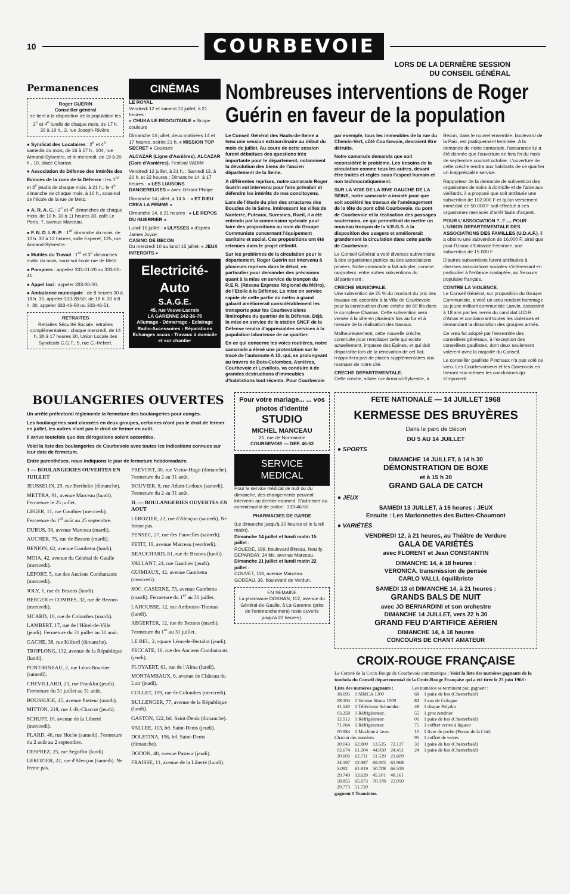10
COURBEVOIE
LORS DE LA DERNIÈRE SESSION
DU CONSEIL GÉNÉRAL
Permanences
Roger GUERIN
Conseiller général
se tient à la disposition de la population les 2<sup>e</sup> et 4<sup>e</sup> lundis de chaque mois, de 17 h. 30 à 19 h., 3, rue Joseph-Rivière.
● Syndicat des Locataires : 2<sup>e</sup> et 4<sup>e</sup> samedis du mois, de 16 à 17 h., 104, rue Armand-Sylvestre, et le mercredi, de 19 à 20 h., 10, place Charras.
● Association de Défense des Intérêts des Evincés de la zone de la Défense : les 1<sup>er</sup> et 3<sup>e</sup> jeudis de chaque mois, à 21 h.; le 4<sup>e</sup> dimanche de chaque mois, à 10 h., sous-sol de l'école de la rue de Metz.
● A. R. A. C. : 2<sup>e</sup> et 4<sup>e</sup> dimanches de chaque mois, de 10 h. 30 à 11 heures 30, café Le Porto, 7, avenue Marceau.
● F. N. D. I. R. P. : 1<sup>er</sup> dimanche du mois, de 10 h. 30 à 12 heures, salle Esperet, 125, rue Armand-Sylvestre.
● Mutilés du Travail : 1<sup>er</sup> et 3<sup>e</sup> dimanches matin du mois, sous-sol école rue de Metz.
● Pompiers : appelez 333-01-20 ou 333-00-41.
● Appel taxi : appeler 333-00-00.
● Ambulance municipale : de 8 heures 30 à 18 h. 30, appeler 333-28-50; de 18 h. 30 à 8 h. 30, appeler 333-46-50 ou 333-46-51.
RETRAITES
Retraites Sécurité Sociale, retraites complémentaires : chaque mercredi, de 14 h. 30 à 17 heures 30, Union Locale des Syndicats C.G.T., 5, rue C.-Hebert.
CINÉMAS
LE ROYAL
Vendredi 12 et samedi 13 juillet, à 21 heures :
« CHUKA LE REDOUTABLE » Scope couleurs
Dimanche 14 juillet, deux matinées 14 et 17 heures, soirée 21 h. « MISSION TOP SECRET » Couleurs
ALCAZAR (Ligne d'Asnières). ALCAZAR (Gare d'Asnières). Festival VADIM
Vendredi 12 juillet, à 21 h. ; Samedi 13, à 20 h. et 22 heures ; Dimanche 14, à 17 heures : « LES LIAISONS DANGEREUSES » avec Gérard Philipe
Dimanche 14 juillet, à 14 h. : « ET DIEU CREA LA FEMME »
Dimanche 14, à 21 heures : « LE REPOS DU GUERRIER »
Lundi 15 juillet : « ULYSSES » d'après James Joyce
CASINO DE BECON
Du mercredi 10 au lundi 15 juillet: « JEUX INTERDITS »
Electricité-Auto
S.A.G.E.
45, rue Veuve-Lacroix
LA GARENNE 242-36-75
Allumage - Démarrage - Eclairage Radio-Accessoires - Réparations Echanges accus - Travaux à domicile et sur chantier
Nombreuses interventions de Roger Guérin en faveur de la population
Le Conseil Général des Hauts-de-Seine a tenu une session extraordinaire au début du mois de juillet. Au cours de cette session furent débattues des questions très importante pour le département, notamment la dévolution des biens de l'ancien département de la Seine.
A différentes reprises, notre camarade Roger Guérin est intervenu pour faire prévaloir et défendre les intérêts de nos concitoyens.
Lors de l'étude du plan des structures des Boucles de la Seine, intéressant les villes de Nanterre, Puteaux, Suresnes, Rueil, il a été entendu par la commission spéciale pour faire des propositions au nom du Groupe Communiste concernant l'équipement sanitaire et social. Ces propositions ont été retenues dans le projet définitif.
Sur les problèmes de la circulation pour le département, Roger Guérin est intervenu à plusieurs reprises dans le débat, en particulier pour demander des précisions quant à la mise en service du tronçon du R.E.R. (Réseau Express Régional du Métro), de l'Etoile à la Défense. La mise en service rapide de cette partie du métro à grand gabarit améliorerait considérablement les transports pour les Courbevoisiens limitrophes du quartier de la Défense. Déjà, la mise en service de la station SNCF de la Défense rendra d'appréciables services à la population laborieuse de ce quartier.
En ce qui concerne les voies routières, notre camarade a élevé une protestation sur le tracé de l'autoroute A 15, qui, se prolongeant au travers de Bois-Colombes, Asnières, Courbevoie et Levallois, va conduire à de grandes destructions d'immeubles d'habitations tout récents. Pour Courbevoie par exemple, tous les immeubles de la rue du Chemin-Vert, côté Courbevoie, devraient être détruits.
Notre camarade demanda que soit reconsidéré le problème. Les besoins de la circulation comme tous les autres, devant être traités et réglés sous l'aspect humain et non technocratiquement.
SUR LA VOIE DE LA RIVE GAUCHE DE LA SEINE, notre camarade a insisté pour que soit accéléré les travaux de l'aménagement de la tête de pont côté Courbevoie, du pont de Courbevoie et la réalisation des passages souterrains, ce qui permettrait de mettre un nouveau tronçon de la V.R.G.S. à la disposition des usagers et améliorerait grandement la circulation dans cette partie de Courbevoie.
Le Conseil Général a voté diverses subventions à des organismes publics ou des associations privées. Notre camarade a fait adopter, comme rapporteur, entre autres subventions du département :
CRECHE MUNICIPALE.
Une subvention de 25 % du montant du prix des travaux est accordée à la Ville de Courbevoie pour la construction d'une crèche de 60 lits dans le complexe Charras. Cette subvention sera versée à la ville en plusieurs fois au fur et à mesure de la réalisation des travaux.
Malheureusement, cette nouvelle crèche, construite pour remplacer celle qui existe actuellement, impasse des Epines, et qui doit disparaître lors de la rénovation de cet îlot, n'apportera pas de places supplémentaires aux mamans de notre cité.
CRECHE DEPARTEMENTALE.
Cette crèche, située rue Armand-Sylvestre, à Bécon, dans le nouvel ensemble, boulevard de la Paix, est pratiquement terminée. A la demande de notre camarade, l'assurance lui a été donnée que l'ouverture se fera fin du mois de septembre courant octobre. L'ouverture de cette crèche rendra aux habitants de ce quartier un inappréciable service.
Rapporteur de la demande de subvention des organismes de soins à domicile et de l'aide aux vieillards, il a proposé que soit attribuée une subvention de 102.000 F et qu'un versement immédiat de 50.000 F soit effectué à ces organismes menacés d'arrêt faute d'argent.
POUR L'ASSOCIATION ?..? .... POUR L'UNION DEPARTEMENTALE DES ASSOCIATIONS DES FAMILLES (U.D.A.F.), il a obtenu une subvention de 16.000 F, ainsi que pour l'Union d'Entraide Féminine, une subvention de 15.000 F.
D'autres subventions furent attribuées à diverses associations sociales s'intéressant en particulier à l'enfance inadaptée, au Secours populaire français.
CONTRE LA VIOLENCE.
Le Conseil Général, sur proposition du Groupe Communiste, a voté un vœu rendant hommage au jeune militant communiste Lanvin, assassiné à 18 ans par les nervis du candidat U.D.R. d'Arras et condamnant toutes les violences et demandant la dissolution des groupes armés.
Ce vœu fut adopté par l'ensemble des conseillers généraux, à l'exception des conseillers gaullistes, dont deux seulement votèrent avec la majorité du Conseil.
Le conseiller gaulliste Pinchaux n'a pas voté ce vœu. Les Courbevoisiens et les Garennois en tireront eux-mêmes les conclusions qui s'imposent.
BOULANGERIES OUVERTES
Un arrêté préfectoral règlemente la fermeture des boulangeries pour congés.
Les boulangeries sont classées en deux groupes, certaines n'ont pas le droit de fermer en juillet, les autres n'ont pas le droit de fermer en août.
Il arrive toutefois que des dérogations soient accordées.
Voici la liste des boulangeries de Courbevoie avec toutes les indications connues sur leur date de fermeture.
Entre parenthèses, nous indiquons le jour de fermeture hebdomadaire.
1 — BOULANGERIES OUVERTES EN JUILLET
JEUSSELIN, 29, rue Berthelot (dimanche).
METTRA, 91, avenue Marceau (lundi). Fermeture le 25 juillet.
LEGER, 11, rue Gauthier (mercredi). Fermeture du 1<sup>er</sup> août au 25 septembre.
DUBUS, 38, avenue Marceau (mardi).
AUCHER, 75, rue de Bezons (mardi).
BENION, 62, avenue Gambetta (lundi).
MOIA, 42, avenue du Général de Gaulle (mercredi).
LEFORT, 5, rue des Anciens Combattants (mercredi).
JOLY, 1, rue de Bezons (lundi).
BERGER et COMBES, 32, rue de Bezons (mercredi).
SICARD, 10, rue de Colombes (mardi).
LAMBERT, 17, rue de l'Hôtel-de-Ville (jeudi). Fermeture du 31 juillet au 31 août.
GACHE, 38, rue Kilford (dimanche).
TROPLONG, 132, avenue de la République (lundi).
PONT-BINEAU, 2, rue Léon-Boursier (samedi).
CHEVILLARD, 23, rue Franklin (jeudi). Fermeture du 31 juillet au 31 août.
BOUSSUGE, 45, avenue Pasteur (mardi).
MITTON, 218, rue J.-B.-Charcot (jeudi).
SCHUPP, 10, avenue de la Liberté (mercredi).
PLARD, 46, rue Hoche (samedi). Fermeture du 2 août au 2 septembre.
DESPREZ, 25, rue Segoffin (lundi).
LEROZIER, 22, rue d'Alençon (samedi). Ne ferme pas.
PREVOST, 30, rue Victor-Hugo (dimanche). Fermeture du 2 au 31 août.
BOUVIER, 8, rue Adam-Ledoux (samedi). Fermeture du 2 au 31 août.
II. — BOULANGERIES OUVERTES EN AOUT
LEROZIER, 22, rue d'Alençon (samedi). Ne ferme pas.
PENSEC, 27, rue des Fauvelles (samedi).
PETIT, 19, avenue Marceau (vendredi).
BEAUCHARD, 81, rue de Bezons (lundi).
VALLANT, 24, rue Gauthier (jeudi).
GUIMIAUX, 42, avenue Gambetta (mercredi).
SOC. CASERNE, 73, avenue Gambetta (mardi). Fermeture du 1<sup>er</sup> au 31 juillet.
LAHOUSSE, 12, rue Ambroise-Thomas (lundi).
AEGERTER, 12, rue de Bezons (mardi). Fermeture du 1<sup>er</sup> au 31 juillet.
LE BEL, 2, square Léon-de-Bertalot (jeudi).
PECCATE, 16, rue des Anciens Combattants (jeudi).
PLOYAERT, 61, rue de l'Alma (lundi).
MONTAMBAUX, 6, avenue de Château du Loir (jeudi).
COLLET, 109, rue de Colombes (mercredi).
BULLENGER, 77, avenue de la République (lundi).
GASTON, 122, bd. Saint-Denis (dimanche).
VALLEE, 113, bd. Saint-Denis (jeudi).
DOLETINA, 196, bd. Saint-Denis (dimanche).
DODON, 40, avenue Pasteur (jeudi).
FRAISSE, 11, avenue de la Liberté (lundi).
Pour votre mariage... ... vos photos d'identité
STUDIO
MICHEL MANCEAU
21, rue de Normandie
COURBEVOIE — DEF. 46-52
SERVICE
MEDICAL
Pour le service médical de nuit ou du dimanche, des changements peuvent intervenir au dernier moment. S'adresser au commissariat de police : 333-46-50.
PHARMACIES DE GARDE
(Le dimanche jusqu'à 20 heures et le lundi matin).
Dimanche 14 juillet et lundi matin 15 juillet :
ROUEDE, 199, boulevard Bineau, Neuilly.
DEPARDAY, 34 bis, avenue Marceau.
Dimanche 21 juillet et lundi matin 22 juillet :
COUVET, 116, avenue Marceau.
GODEAU, 36, boulevard de Verdun.
EN SEMAINE
La pharmacie DOKHAN, 112, avenue du Général-de-Gaulle, à La Garenne (près de l'embranchement) reste ouverte jusqu'à 22 heures).
FETE NATIONALE — 14 JUILLET 1968
KERMESSE DES BRUYÈRES
Dans le parc de Bécon
DU 5 AU 14 JUILLET
● SPORTS
DIMANCHE 14 JUILLET, à 14 h 30
DÉMONSTRATION DE BOXE
et à 15 h 30
GRAND GALA DE CATCH
● JEUX
SAMEDI 13 JUILLET, à 15 heures : JEUX
Ensuite : Les Marionnettes des Buttes-Chaumont
● VARIÉTÉS
VENDREDI 12, à 21 heures, au Théâtre de Verdure
GALA DE VARIÉTÉS
avec FLORENT et Jean CONSTANTIN
DIMANCHE 14, à 18 heures :
VERONICA, transmission de pensée
CARLO VALLI, équilibriste
SAMEDI 13 et DIMANCHE 14, à 21 heures :
GRANDS BALS DE NUIT
avec JO BERNARDINI et son orchestre
DIMANCHE 14 JUILLET, vers 22 h 30
GRAND FEU D'ARTIFICE AÉRIEN
DIMANCHE 14, à 18 heures
CONCOURS DE CHANT AMATEUR
CROIX-ROUGE FRANÇAISE
Le Comité de la Croix-Rouge de Courbevoie communique : Voici la liste des numéros gagnants de la tombola du Conseil départemental de la Croix-Rouge Française qui a été tirée le 23 juin 1968 :
Liste des numéros gagnants :
| 18.695 | 1 SIMCA 1200 |
| 08.104 | 1 Voiture Simca 1000 |
| 41.540 | 1 Téléviseur Schneider. |
| 03.258 | 1 Réfrigérateur. |
| 12.912 | 1 Réfrigérateur |
| 71.064 | 1 Réfrigérateur |
| 00.984 | 1 Machine à laver. |
Chacun des numéros
| 30.043 | 62.800 | 13.535 | 72.137 |
| 02.674 | 61.104 | 44.050 | 24.451 |
| 20.602 | 62.711 | 51.539 | 21.609 |
| 24.197 | 12.987 | 69.003 | 61.968 |
| 5.092 | 61.919 | 50.708 | 66.519 |
| 29.749 | 13.639 | 45.101 | 48.161 |
| 58.855 | 65.673 | 70.378 | 22.050 |
| 29.773 | 51.720 | | |
gagnent 1 Transistor.
Les numéros se terminant par, gagnent :
| 68 | 1 paire de bas (Chesterfield) |
| 84 | 1 eau de Cologne |
| 48 | 1 disque Polydor |
| 55 | 1 gros cendrier |
| 01 | 1 paire de bas (Chesterfield) |
| 75 | 1 coffret verres à liqueur |
| 10 | 1 livre de poche (Presse de la Cité) |
| 91 | 1 coffret de verres |
| 31 | 1 paire de bas (Chesterfield) |
| 24 | 1 paire de bas (Chesterfield) |